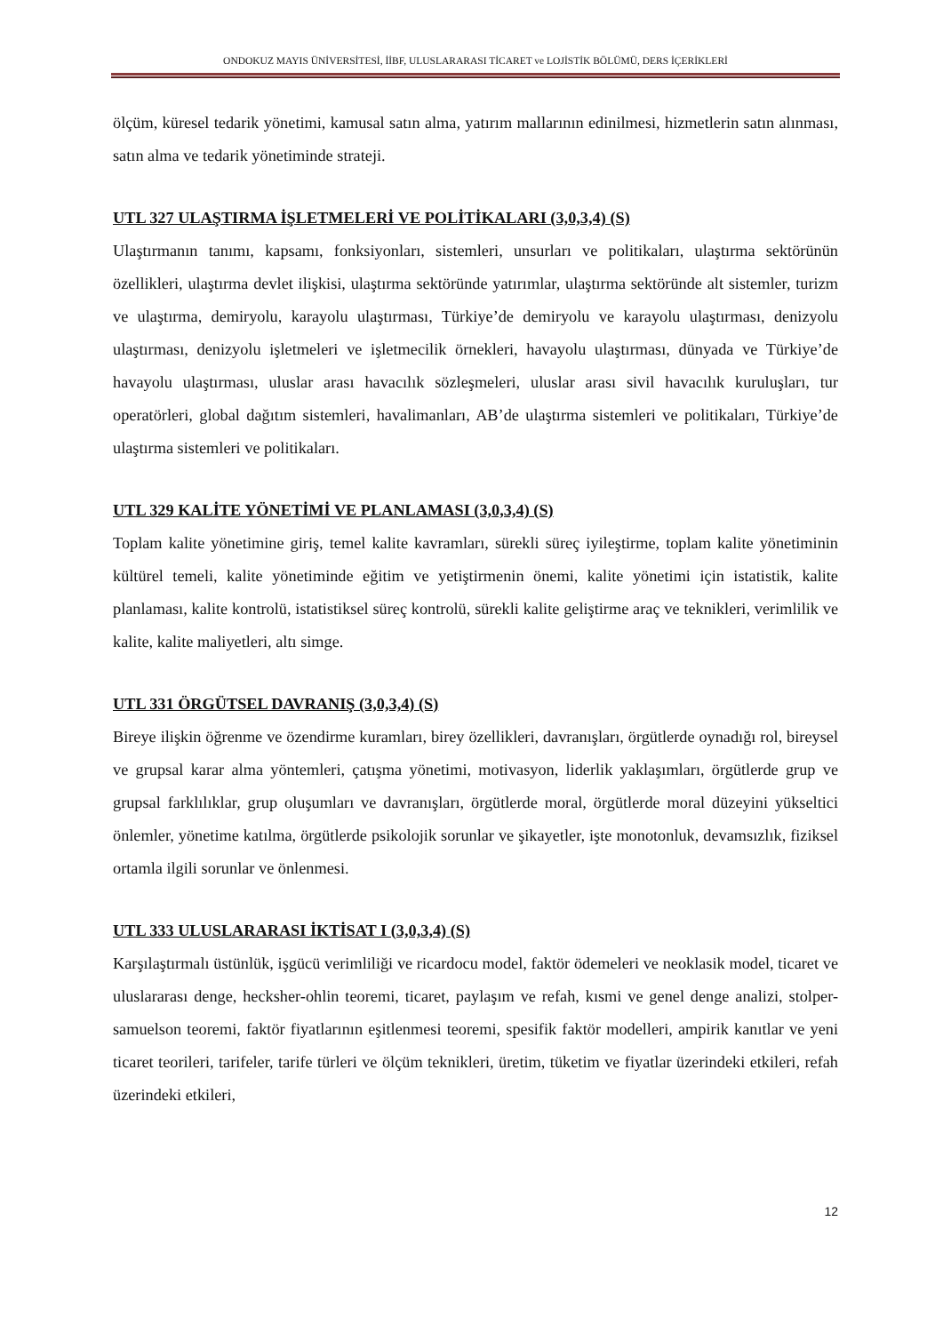ONDOKUZ MAYIS ÜNİVERSİTESİ, İİBF, ULUSLARARASI TİCARET ve LOJİSTİK BÖLÜMÜ, DERS İÇERİKLERİ
ölçüm, küresel tedarik yönetimi, kamusal satın alma, yatırım mallarının edinilmesi, hizmetlerin satın alınması, satın alma ve tedarik yönetiminde strateji.
UTL 327 ULAŞTIRMA İŞLETMELERİ VE POLİTİKALARI (3,0,3,4) (S)
Ulaştırmanın tanımı, kapsamı, fonksiyonları, sistemleri, unsurları ve politikaları, ulaştırma sektörünün özellikleri, ulaştırma devlet ilişkisi, ulaştırma sektöründe yatırımlar, ulaştırma sektöründe alt sistemler, turizm ve ulaştırma, demiryolu, karayolu ulaştırması, Türkiye’de demiryolu ve karayolu ulaştırması, denizyolu ulaştırması, denizyolu işletmeleri ve işletmecilik örnekleri, havayolu ulaştırması, dünyada ve Türkiye’de havayolu ulaştırması, uluslar arası havacılık sözleşmeleri, uluslar arası sivil havacılık kuruluşları, tur operatörleri, global dağıtım sistemleri, havalimanları, AB’de ulaştırma sistemleri ve politikaları, Türkiye’de ulaştırma sistemleri ve politikaları.
UTL 329 KALİTE YÖNETİMİ VE PLANLAMASI (3,0,3,4) (S)
Toplam kalite yönetimine giriş, temel kalite kavramları, sürekli süreç iyileştirme, toplam kalite yönetiminin kültürel temeli, kalite yönetiminde eğitim ve yetiştirmenin önemi, kalite yönetimi için istatistik, kalite planlaması, kalite kontrolü, istatistiksel süreç kontrolü, sürekli kalite geliştirme araç ve teknikleri, verimlilik ve kalite, kalite maliyetleri, altı simge.
UTL 331 ÖRGÜTSEL DAVRANIŞ (3,0,3,4) (S)
Bireye ilişkin öğrenme ve özendirme kuramları, birey özellikleri, davranışları, örgütlerde oynadığı rol, bireysel ve grupsal karar alma yöntemleri, çatışma yönetimi, motivasyon, liderlik yaklaşımları, örgütlerde grup ve grupsal farklılıklar, grup oluşumları ve davranışları, örgütlerde moral, örgütlerde moral düzeyini yükseltici önlemler, yönetime katılma, örgütlerde psikolojik sorunlar ve şikayetler, işte monotonluk, devamsızlık, fiziksel ortamla ilgili sorunlar ve önlenmesi.
UTL 333 ULUSLARARASI İKTİSAT I (3,0,3,4) (S)
Karşılaştırmalı üstünlük, işgücü verimliliği ve ricardocu model, faktör ödemeleri ve neoklasik model, ticaret ve uluslararası denge, hecksher-ohlin teoremi, ticaret, paylaşım ve refah, kısmi ve genel denge analizi, stolper-samuelson teoremi, faktör fiyatlarının eşitlenmesi teoremi, spesifik faktör modelleri, ampirik kanıtlar ve yeni ticaret teorileri, tarifeler, tarife türleri ve ölçüm teknikleri, üretim, tüketim ve fiyatlar üzerindeki etkileri, refah üzerindeki etkileri,
12